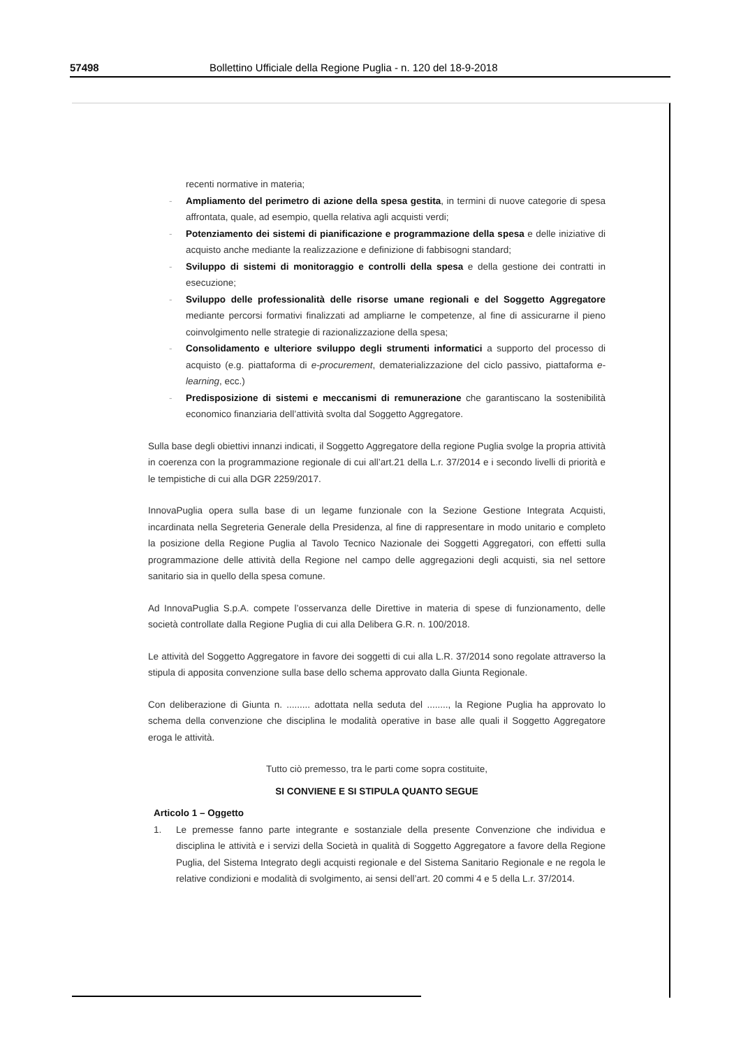57498 Bollettino Ufficiale della Regione Puglia - n. 120 del 18-9-2018
recenti normative in materia;
- Ampliamento del perimetro di azione della spesa gestita, in termini di nuove categorie di spesa affrontata, quale, ad esempio, quella relativa agli acquisti verdi;
- Potenziamento dei sistemi di pianificazione e programmazione della spesa e delle iniziative di acquisto anche mediante la realizzazione e definizione di fabbisogni standard;
- Sviluppo di sistemi di monitoraggio e controlli della spesa e della gestione dei contratti in esecuzione;
- Sviluppo delle professionalità delle risorse umane regionali e del Soggetto Aggregatore mediante percorsi formativi finalizzati ad ampliarne le competenze, al fine di assicurarne il pieno coinvolgimento nelle strategie di razionalizzazione della spesa;
- Consolidamento e ulteriore sviluppo degli strumenti informatici a supporto del processo di acquisto (e.g. piattaforma di e-procurement, dematerializzazione del ciclo passivo, piattaforma e-learning, ecc.)
- Predisposizione di sistemi e meccanismi di remunerazione che garantiscano la sostenibilità economico finanziaria dell’attività svolta dal Soggetto Aggregatore.
Sulla base degli obiettivi innanzi indicati, il Soggetto Aggregatore della regione Puglia svolge la propria attività in coerenza con la programmazione regionale di cui all’art.21 della L.r. 37/2014 e i secondo livelli di priorità e le tempistiche di cui alla DGR 2259/2017.
InnovaPuglia opera sulla base di un legame funzionale con la Sezione Gestione Integrata Acquisti, incardinata nella Segreteria Generale della Presidenza, al fine di rappresentare in modo unitario e completo la posizione della Regione Puglia al Tavolo Tecnico Nazionale dei Soggetti Aggregatori, con effetti sulla programmazione delle attività della Regione nel campo delle aggregazioni degli acquisti, sia nel settore sanitario sia in quello della spesa comune.
Ad InnovaPuglia S.p.A. compete l’osservanza delle Direttive in materia di spese di funzionamento, delle società controllate dalla Regione Puglia di cui alla Delibera G.R. n. 100/2018.
Le attività del Soggetto Aggregatore in favore dei soggetti di cui alla L.R. 37/2014 sono regolate attraverso la stipula di apposita convenzione sulla base dello schema approvato dalla Giunta Regionale.
Con deliberazione di Giunta n. ......... adottata nella seduta del ........, la Regione Puglia ha approvato lo schema della convenzione che disciplina le modalità operative in base alle quali il Soggetto Aggregatore eroga le attività.
Tutto ciò premesso, tra le parti come sopra costituite,
SI CONVIENE E SI STIPULA QUANTO SEGUE
Articolo 1 – Oggetto
1. Le premesse fanno parte integrante e sostanziale della presente Convenzione che individua e disciplina le attività e i servizi della Società in qualità di Soggetto Aggregatore a favore della Regione Puglia, del Sistema Integrato degli acquisti regionale e del Sistema Sanitario Regionale e ne regola le relative condizioni e modalità di svolgimento, ai sensi dell’art. 20 commi 4 e 5 della L.r. 37/2014.